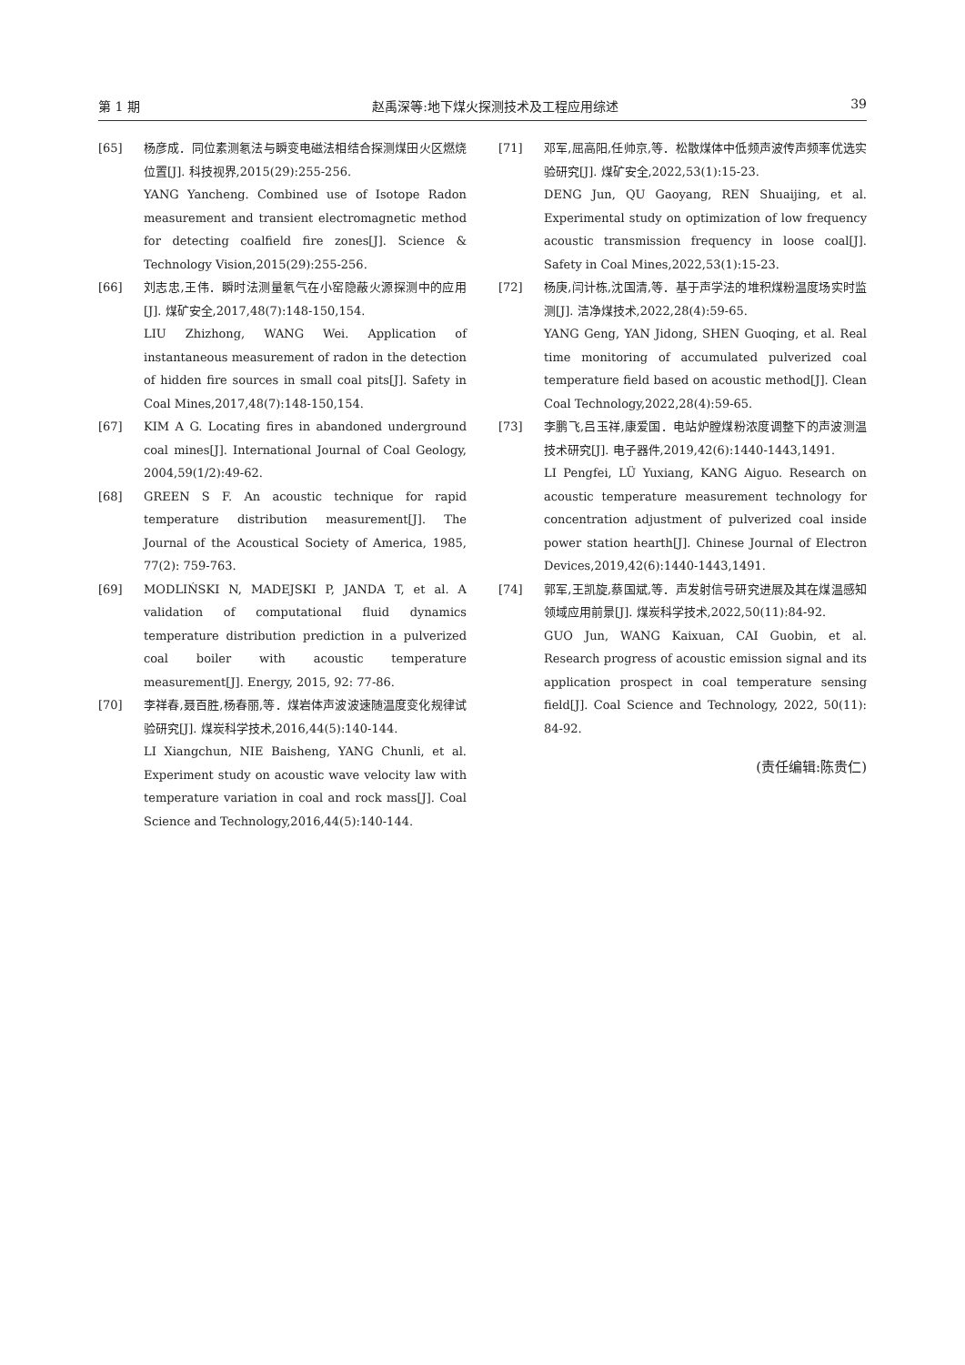第 1 期 赵禹深等:地下煤火探测技术及工程应用综述 39
[65] 杨彦成．同位素测氡法与瞬变电磁法相结合探测煤田火区燃烧位置[J]. 科技视界,2015(29):255-256.
YANG Yancheng. Combined use of Isotope Radon measurement and transient electromagnetic method for detecting coalfield fire zones[J]. Science & Technology Vision,2015(29):255-256.
[66] 刘志忠,王伟．瞬时法测量氡气在小窑隐蔽火源探测中的应用[J]. 煤矿安全,2017,48(7):148-150,154.
LIU Zhizhong, WANG Wei. Application of instantaneous measurement of radon in the detection of hidden fire sources in small coal pits[J]. Safety in Coal Mines,2017,48(7):148-150,154.
[67] KIM A G. Locating fires in abandoned underground coal mines[J]. International Journal of Coal Geology, 2004,59(1/2):49-62.
[68] GREEN S F. An acoustic technique for rapid temperature distribution measurement[J]. The Journal of the Acoustical Society of America, 1985, 77(2): 759-763.
[69] MODLIŃSKI N, MADEJSKI P, JANDA T, et al. A validation of computational fluid dynamics temperature distribution prediction in a pulverized coal boiler with acoustic temperature measurement[J]. Energy, 2015, 92: 77-86.
[70] 李祥春,聂百胜,杨春丽,等．煤岩体声波波速随温度变化规律试验研究[J]. 煤炭科学技术,2016,44(5):140-144.
LI Xiangchun, NIE Baisheng, YANG Chunli, et al. Experiment study on acoustic wave velocity law with temperature variation in coal and rock mass[J]. Coal Science and Technology,2016,44(5):140-144.
[71] 邓军,屈高阳,任帅京,等．松散煤体中低频声波传声频率优选实验研究[J]. 煤矿安全,2022,53(1):15-23.
DENG Jun, QU Gaoyang, REN Shuaijing, et al. Experimental study on optimization of low frequency acoustic transmission frequency in loose coal[J]. Safety in Coal Mines,2022,53(1):15-23.
[72] 杨庚,闫计栋,沈国清,等．基于声学法的堆积煤粉温度场实时监测[J]. 洁净煤技术,2022,28(4):59-65.
YANG Geng, YAN Jidong, SHEN Guoqing, et al. Real time monitoring of accumulated pulverized coal temperature field based on acoustic method[J]. Clean Coal Technology,2022,28(4):59-65.
[73] 李鹏飞,吕玉祥,康爱国．电站炉膛煤粉浓度调整下的声波测温技术研究[J]. 电子器件,2019,42(6):1440-1443,1491.
LI Pengfei, LÜ Yuxiang, KANG Aiguo. Research on acoustic temperature measurement technology for concentration adjustment of pulverized coal inside power station hearth[J]. Chinese Journal of Electron Devices,2019,42(6):1440-1443,1491.
[74] 郭军,王凯旋,蔡国斌,等．声发射信号研究进展及其在煤温感知领域应用前景[J]. 煤炭科学技术,2022,50(11):84-92.
GUO Jun, WANG Kaixuan, CAI Guobin, et al. Research progress of acoustic emission signal and its application prospect in coal temperature sensing field[J]. Coal Science and Technology, 2022, 50(11): 84-92.
(责任编辑:陈贵仁)